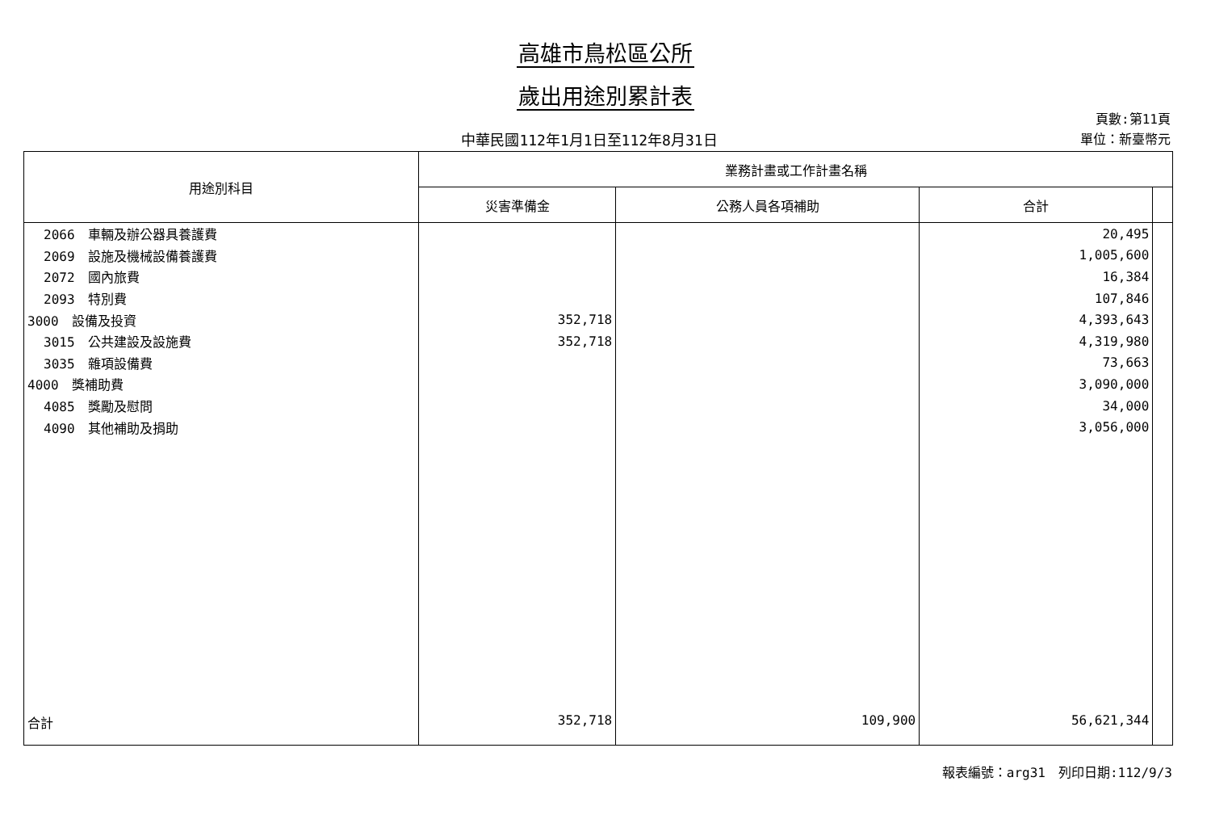高雄市鳥松區公所
歲出用途別累計表
中華民國112年1月1日至112年8月31日
頁數:第11頁
單位：新臺幣元
| 用途別科目 | 業務計畫或工作計畫名稱 | | | |
| --- | --- | --- | --- | --- |
| | 災害準備金 | 公務人員各項補助 | 合計 | |
| 2066 車輛及辦公器具養護費 | | | 20,495 | |
| 2069 設施及機械設備養護費 | | | 1,005,600 | |
| 2072 國內旅費 | | | 16,384 | |
| 2093 特別費 | | | 107,846 | |
| 3000 設備及投資 | 352,718 | | 4,393,643 | |
| 3015 公共建設及設施費 | 352,718 | | 4,319,980 | |
| 3035 雜項設備費 | | | 73,663 | |
| 4000 獎補助費 | | | 3,090,000 | |
| 4085 獎勵及慰問 | | | 34,000 | |
| 4090 其他補助及捐助 | | | 3,056,000 | |
| 合計 | 352,718 | 109,900 | 56,621,344 | |
報表編號：arg31　列印日期:112/9/3